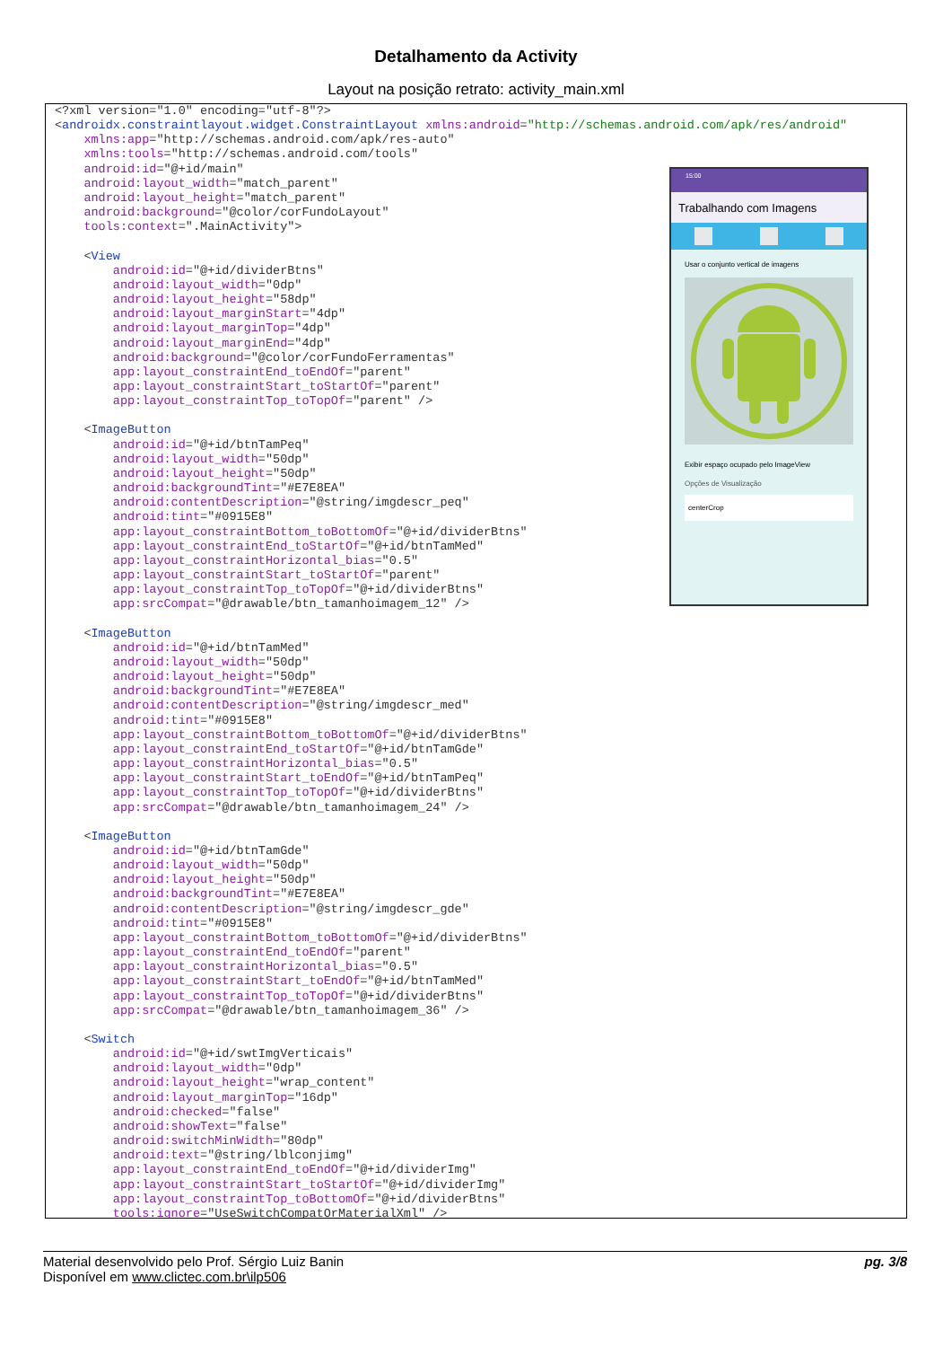Detalhamento da Activity
Layout na posição retrato: activity_main.xml
<?xml version="1.0" encoding="utf-8"?>
<androidx.constraintlayout.widget.ConstraintLayout xmlns:android="http://schemas.android.com/apk/res/android"
    xmlns:app="http://schemas.android.com/apk/res-auto"
    xmlns:tools="http://schemas.android.com/tools"
    android:id="@+id/main"
    android:layout_width="match_parent"
    android:layout_height="match_parent"
    android:background="@color/corFundoLayout"
    tools:context=".MainActivity">

    <View
        android:id="@+id/dividerBtns"
        android:layout_width="0dp"
        android:layout_height="58dp"
        android:layout_marginStart="4dp"
        android:layout_marginTop="4dp"
        android:layout_marginEnd="4dp"
        android:background="@color/corFundoFerramentas"
        app:layout_constraintEnd_toEndOf="parent"
        app:layout_constraintStart_toStartOf="parent"
        app:layout_constraintTop_toTopOf="parent" />

    <ImageButton
        android:id="@+id/btnTamPeq"
        android:layout_width="50dp"
        android:layout_height="50dp"
        android:backgroundTint="#E7E8EA"
        android:contentDescription="@string/imgdescr_peq"
        android:tint="#0915E8"
        app:layout_constraintBottom_toBottomOf="@+id/dividerBtns"
        app:layout_constraintEnd_toStartOf="@+id/btnTamMed"
        app:layout_constraintHorizontal_bias="0.5"
        app:layout_constraintStart_toStartOf="parent"
        app:layout_constraintTop_toTopOf="@+id/dividerBtns"
        app:srcCompat="@drawable/btn_tamanhoimagem_12" />

    <ImageButton
        android:id="@+id/btnTamMed"
        android:layout_width="50dp"
        android:layout_height="50dp"
        android:backgroundTint="#E7E8EA"
        android:contentDescription="@string/imgdescr_med"
        android:tint="#0915E8"
        app:layout_constraintBottom_toBottomOf="@+id/dividerBtns"
        app:layout_constraintEnd_toStartOf="@+id/btnTamGde"
        app:layout_constraintHorizontal_bias="0.5"
        app:layout_constraintStart_toEndOf="@+id/btnTamPeq"
        app:layout_constraintTop_toTopOf="@+id/dividerBtns"
        app:srcCompat="@drawable/btn_tamanhoimagem_24" />

    <ImageButton
        android:id="@+id/btnTamGde"
        android:layout_width="50dp"
        android:layout_height="50dp"
        android:backgroundTint="#E7E8EA"
        android:contentDescription="@string/imgdescr_gde"
        android:tint="#0915E8"
        app:layout_constraintBottom_toBottomOf="@+id/dividerBtns"
        app:layout_constraintEnd_toEndOf="parent"
        app:layout_constraintHorizontal_bias="0.5"
        app:layout_constraintStart_toEndOf="@+id/btnTamMed"
        app:layout_constraintTop_toTopOf="@+id/dividerBtns"
        app:srcCompat="@drawable/btn_tamanhoimagem_36" />

    <Switch
        android:id="@+id/swtImgVerticais"
        android:layout_width="0dp"
        android:layout_height="wrap_content"
        android:layout_marginTop="16dp"
        android:checked="false"
        android:showText="false"
        android:switchMinWidth="80dp"
        android:text="@string/lblconjimg"
        app:layout_constraintEnd_toEndOf="@+id/dividerImg"
        app:layout_constraintStart_toStartOf="@+id/dividerImg"
        app:layout_constraintTop_toBottomOf="@+id/dividerBtns"
        tools:ignore="UseSwitchCompatOrMaterialXml" />
15:00
Trabalhando com Imagens
Usar o conjunto vertical de imagens
Exibir espaço ocupado pelo ImageView
Opções de Visualização
centerCrop
Material desenvolvido pelo Prof. Sérgio Luiz Banin pg. 3/8
Disponível em www.clictec.com.br\ilp506